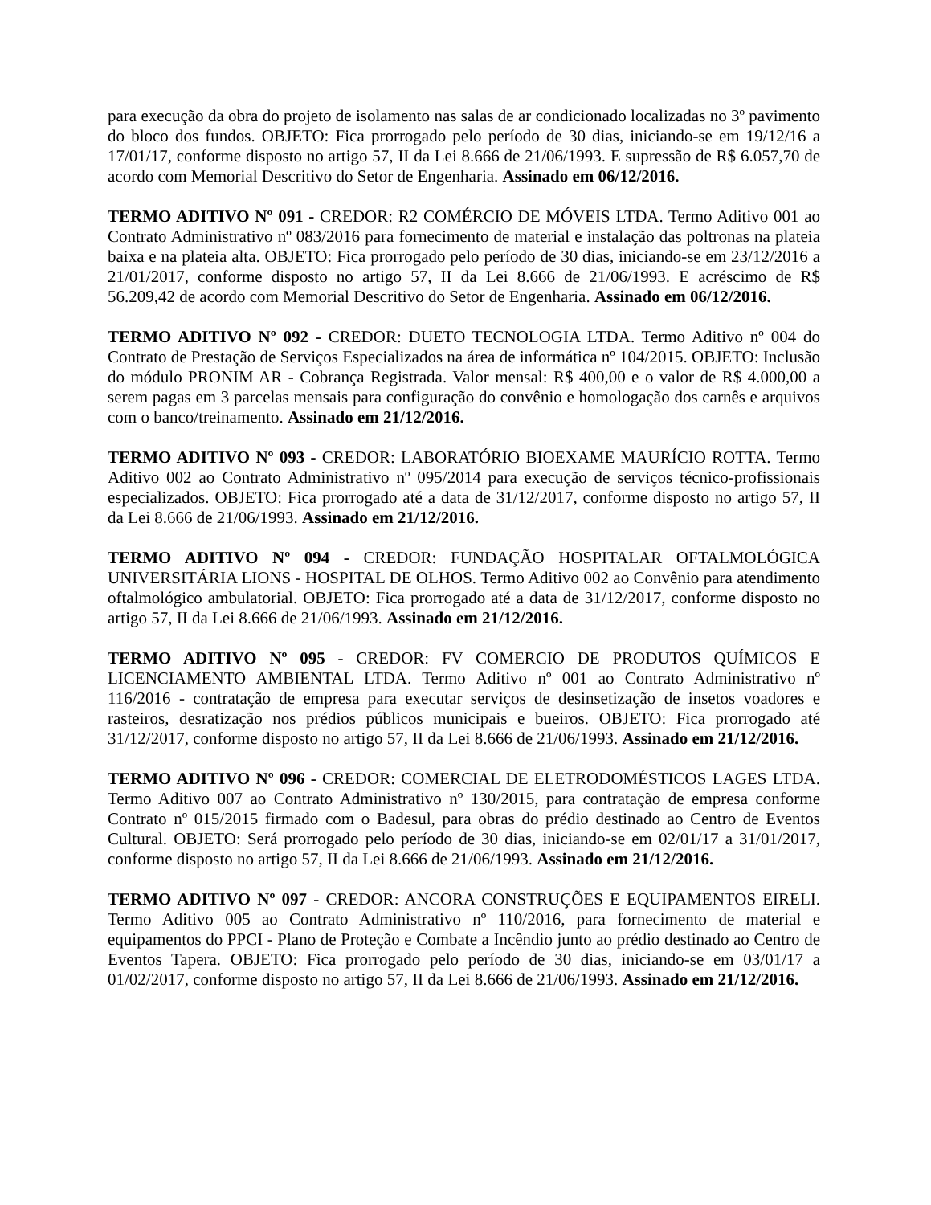para execução da obra do projeto de isolamento nas salas de ar condicionado localizadas no 3º pavimento do bloco dos fundos. OBJETO: Fica prorrogado pelo período de 30 dias, iniciando-se em 19/12/16 a 17/01/17, conforme disposto no artigo 57, II da Lei 8.666 de 21/06/1993. E supressão de R$ 6.057,70 de acordo com Memorial Descritivo do Setor de Engenharia. Assinado em 06/12/2016.
TERMO ADITIVO Nº 091 - CREDOR: R2 COMÉRCIO DE MÓVEIS LTDA. Termo Aditivo 001 ao Contrato Administrativo nº 083/2016 para fornecimento de material e instalação das poltronas na plateia baixa e na plateia alta. OBJETO: Fica prorrogado pelo período de 30 dias, iniciando-se em 23/12/2016 a 21/01/2017, conforme disposto no artigo 57, II da Lei 8.666 de 21/06/1993. E acréscimo de R$ 56.209,42 de acordo com Memorial Descritivo do Setor de Engenharia. Assinado em 06/12/2016.
TERMO ADITIVO Nº 092 - CREDOR: DUETO TECNOLOGIA LTDA. Termo Aditivo nº 004 do Contrato de Prestação de Serviços Especializados na área de informática nº 104/2015. OBJETO: Inclusão do módulo PRONIM AR - Cobrança Registrada. Valor mensal: R$ 400,00 e o valor de R$ 4.000,00 a serem pagas em 3 parcelas mensais para configuração do convênio e homologação dos carnês e arquivos com o banco/treinamento. Assinado em 21/12/2016.
TERMO ADITIVO Nº 093 - CREDOR: LABORATÓRIO BIOEXAME MAURÍCIO ROTTA. Termo Aditivo 002 ao Contrato Administrativo nº 095/2014 para execução de serviços técnico-profissionais especializados. OBJETO: Fica prorrogado até a data de 31/12/2017, conforme disposto no artigo 57, II da Lei 8.666 de 21/06/1993. Assinado em 21/12/2016.
TERMO ADITIVO Nº 094 - CREDOR: FUNDAÇÃO HOSPITALAR OFTALMOLÓGICA UNIVERSITÁRIA LIONS - HOSPITAL DE OLHOS. Termo Aditivo 002 ao Convênio para atendimento oftalmológico ambulatorial. OBJETO: Fica prorrogado até a data de 31/12/2017, conforme disposto no artigo 57, II da Lei 8.666 de 21/06/1993. Assinado em 21/12/2016.
TERMO ADITIVO Nº 095 - CREDOR: FV COMERCIO DE PRODUTOS QUÍMICOS E LICENCIAMENTO AMBIENTAL LTDA. Termo Aditivo nº 001 ao Contrato Administrativo nº 116/2016 - contratação de empresa para executar serviços de desinsetização de insetos voadores e rasteiros, desratização nos prédios públicos municipais e bueiros. OBJETO: Fica prorrogado até 31/12/2017, conforme disposto no artigo 57, II da Lei 8.666 de 21/06/1993. Assinado em 21/12/2016.
TERMO ADITIVO Nº 096 - CREDOR: COMERCIAL DE ELETRODOMÉSTICOS LAGES LTDA. Termo Aditivo 007 ao Contrato Administrativo nº 130/2015, para contratação de empresa conforme Contrato nº 015/2015 firmado com o Badesul, para obras do prédio destinado ao Centro de Eventos Cultural. OBJETO: Será prorrogado pelo período de 30 dias, iniciando-se em 02/01/17 a 31/01/2017, conforme disposto no artigo 57, II da Lei 8.666 de 21/06/1993. Assinado em 21/12/2016.
TERMO ADITIVO Nº 097 - CREDOR: ANCORA CONSTRUÇÕES E EQUIPAMENTOS EIRELI. Termo Aditivo 005 ao Contrato Administrativo nº 110/2016, para fornecimento de material e equipamentos do PPCI - Plano de Proteção e Combate a Incêndio junto ao prédio destinado ao Centro de Eventos Tapera. OBJETO: Fica prorrogado pelo período de 30 dias, iniciando-se em 03/01/17 a 01/02/2017, conforme disposto no artigo 57, II da Lei 8.666 de 21/06/1993. Assinado em 21/12/2016.